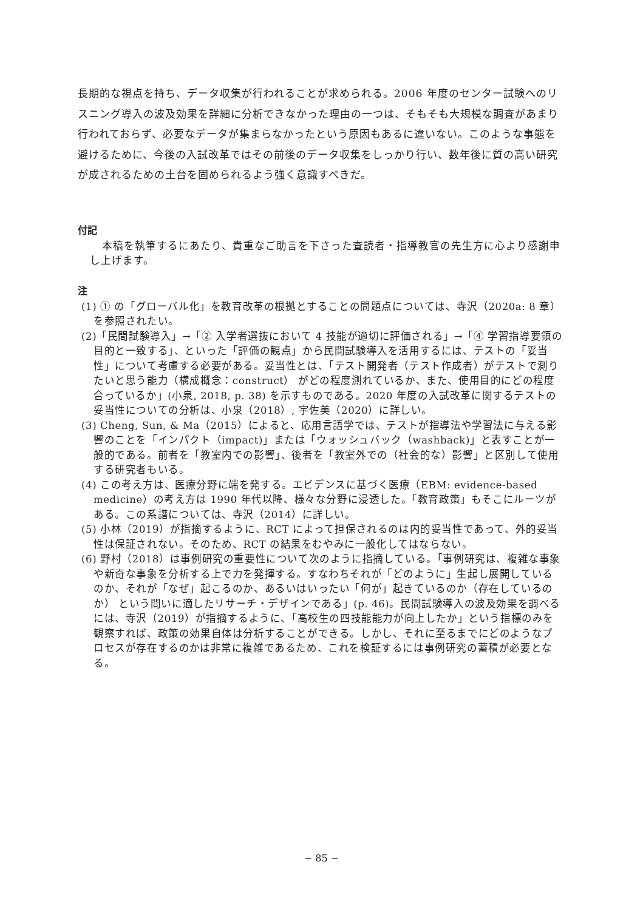長期的な視点を持ち、データ収集が行われることが求められる。2006 年度のセンター試験へのリスニング導入の波及効果を詳細に分析できなかった理由の一つは、そもそも大規模な調査があまり行われておらず、必要なデータが集まらなかったという原因もあるに違いない。このような事態を避けるために、今後の入試改革ではその前後のデータ収集をしっかり行い、数年後に質の高い研究が成されるための土台を固められるよう強く意識すべきだ。
付記
本稿を執筆するにあたり、貴重なご助言を下さった査読者・指導教官の先生方に心より感謝申し上げます。
注
(1) ① の「グローバル化」を教育改革の根拠とすることの問題点については、寺沢（2020a: 8 章） を参照されたい。
(2)「民間試験導入」→「② 入学者選抜において 4 技能が適切に評価される」→「④ 学習指導要領の目的と一致する」、といった「評価の観点」から民間試験導入を活用するには、テストの「妥当性」について考慮する必要がある。妥当性とは、「テスト開発者（テスト作成者）がテストで測りたいと思う能力（構成概念：construct） がどの程度測れているか、また、使用目的にどの程度合っているか」(小泉, 2018, p. 38) を示すものである。2020 年度の入試改革に関するテストの妥当性についての分析は、小泉（2018）, 宇佐美（2020）に詳しい。
(3) Cheng, Sun, & Ma（2015）によると、応用言語学では、テストが指導法や学習法に与える影響のことを「インパクト（impact)」または「ウォッシュバック（washback)」と表すことが一般的である。前者を「教室内での影響」、後者を「教室外での（社会的な）影響」と区別して使用する研究者もいる。
(4) この考え方は、医療分野に端を発する。エビデンスに基づく医療（EBM: evidence-based medicine）の考え方は 1990 年代以降、様々な分野に浸透した。「教育政策」もそこにルーツがある。この系譜については、寺沢（2014）に詳しい。
(5) 小林（2019）が指摘するように、RCT によって担保されるのは内的妥当性であって、外的妥当性は保証されない。そのため、RCT の結果をむやみに一般化してはならない。
(6) 野村（2018）は事例研究の重要性について次のように指摘している。「事例研究は、複雑な事象や新奇な事象を分析する上で力を発揮する。すなわちそれが「どのように」生起し展開しているのか、それが「なぜ」起こるのか、あるいはいったい「何が」起きているのか（存在しているのか） という問いに適したリサーチ・デザインである」(p. 46)。民間試験導入の波及効果を調べるには、寺沢（2019）が指摘するように、「高校生の四技能能力が向上したか」という指標のみを観察すれば、政策の効果自体は分析することができる。しかし、それに至るまでにどのようなプロセスが存在するのかは非常に複雑であるため、これを検証するには事例研究の蓄積が必要となる。
− 85 −